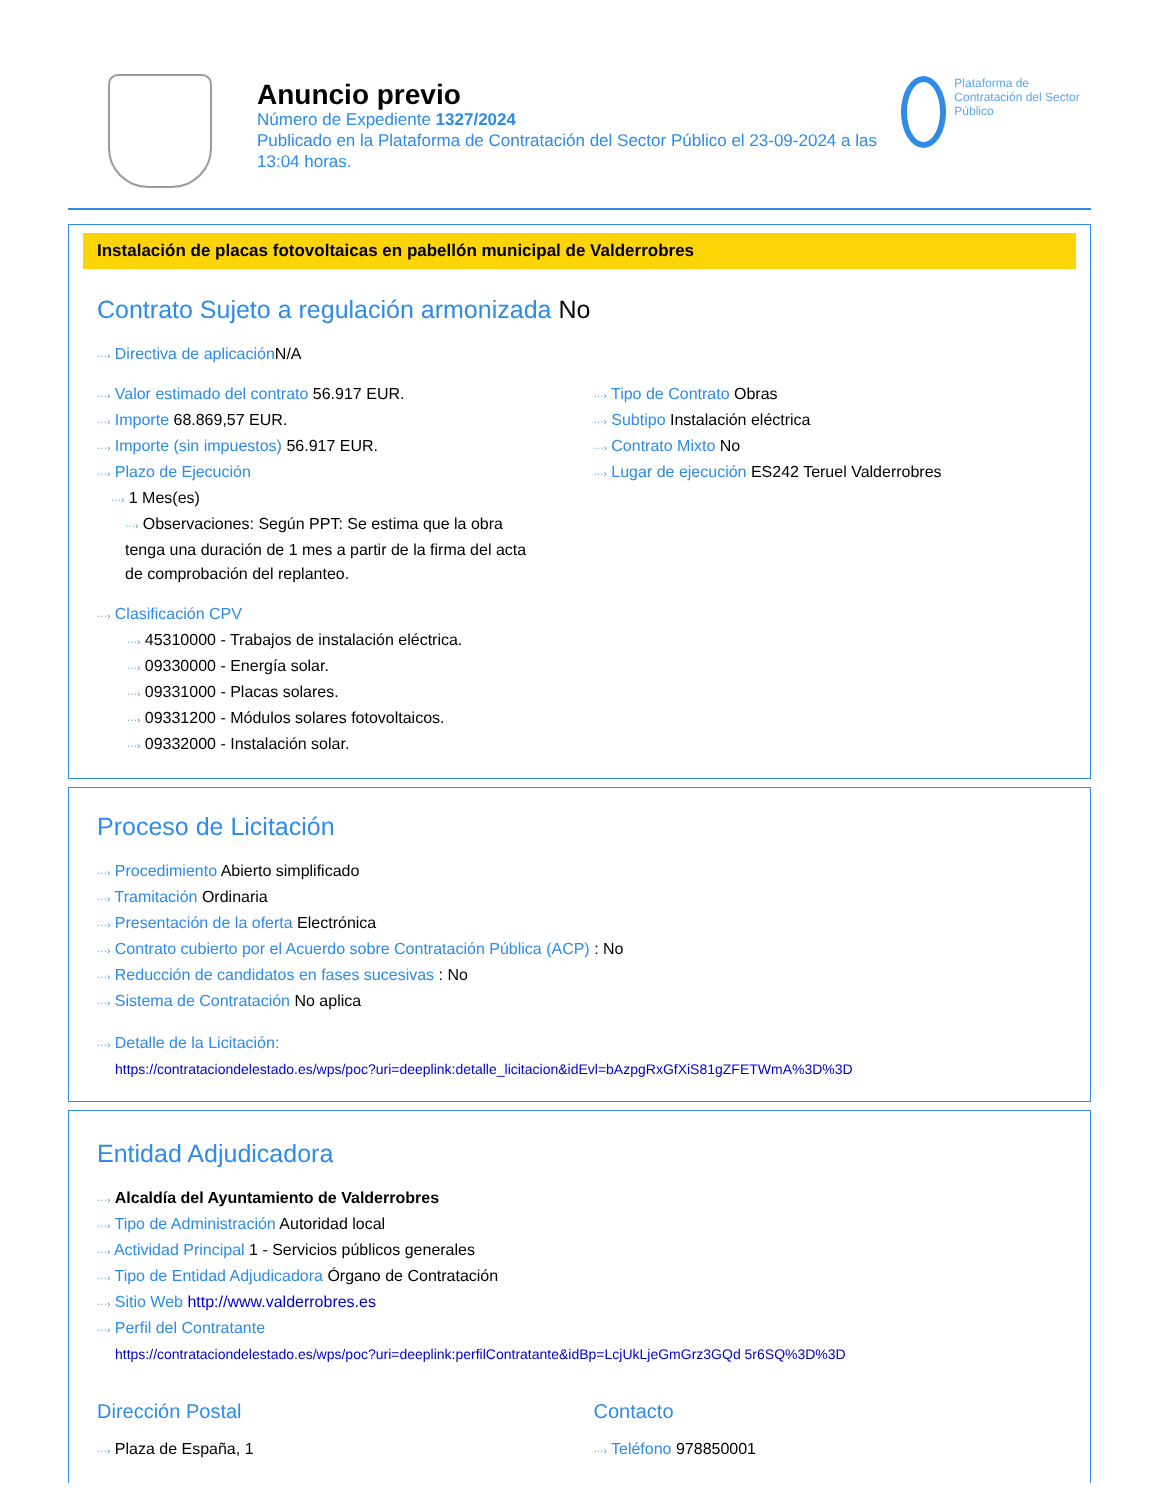Anuncio previo
Número de Expediente 1327/2024
Publicado en la Plataforma de Contratación del Sector Público el 23-09-2024 a las 13:04 horas.
Plataforma de Contratación del Sector Público
Instalación de placas fotovoltaicas en pabellón municipal de Valderrobres
Contrato Sujeto a regulación armonizada No
···› Directiva de aplicación N/A
···› Valor estimado del contrato 56.917 EUR.
···› Importe 68.869,57 EUR.
···› Importe (sin impuestos) 56.917 EUR.
···› Plazo de Ejecución
···› 1 Mes(es)
···› Observaciones: Según PPT: Se estima que la obra tenga una duración de 1 mes a partir de la firma del acta de comprobación del replanteo.
···› Tipo de Contrato Obras
···› Subtipo Instalación eléctrica
···› Contrato Mixto No
···› Lugar de ejecución ES242 Teruel Valderrobres
···› Clasificación CPV
···› 45310000 - Trabajos de instalación eléctrica.
···› 09330000 - Energía solar.
···› 09331000 - Placas solares.
···› 09331200 - Módulos solares fotovoltaicos.
···› 09332000 - Instalación solar.
Proceso de Licitación
···› Procedimiento Abierto simplificado
···› Tramitación Ordinaria
···› Presentación de la oferta Electrónica
···› Contrato cubierto por el Acuerdo sobre Contratación Pública (ACP) : No
···› Reducción de candidatos en fases sucesivas : No
···› Sistema de Contratación No aplica
···› Detalle de la Licitación:
https://contrataciondelestado.es/wps/poc?uri=deeplink:detalle_licitacion&idEvl=bAzpgRxGfXiS81gZFETWmA%3D%3D
Entidad Adjudicadora
···› Alcaldía del Ayuntamiento de Valderrobres
···› Tipo de Administración Autoridad local
···› Actividad Principal 1 - Servicios públicos generales
···› Tipo de Entidad Adjudicadora Órgano de Contratación
···› Sitio Web http://www.valderrobres.es
···› Perfil del Contratante
https://contrataciondelestado.es/wps/poc?uri=deeplink:perfilContratante&idBp=LcjUkLjeGmGrz3GQd 5r6SQ%3D%3D
Dirección Postal
···› Plaza de España, 1
Contacto
···› Teléfono 978850001